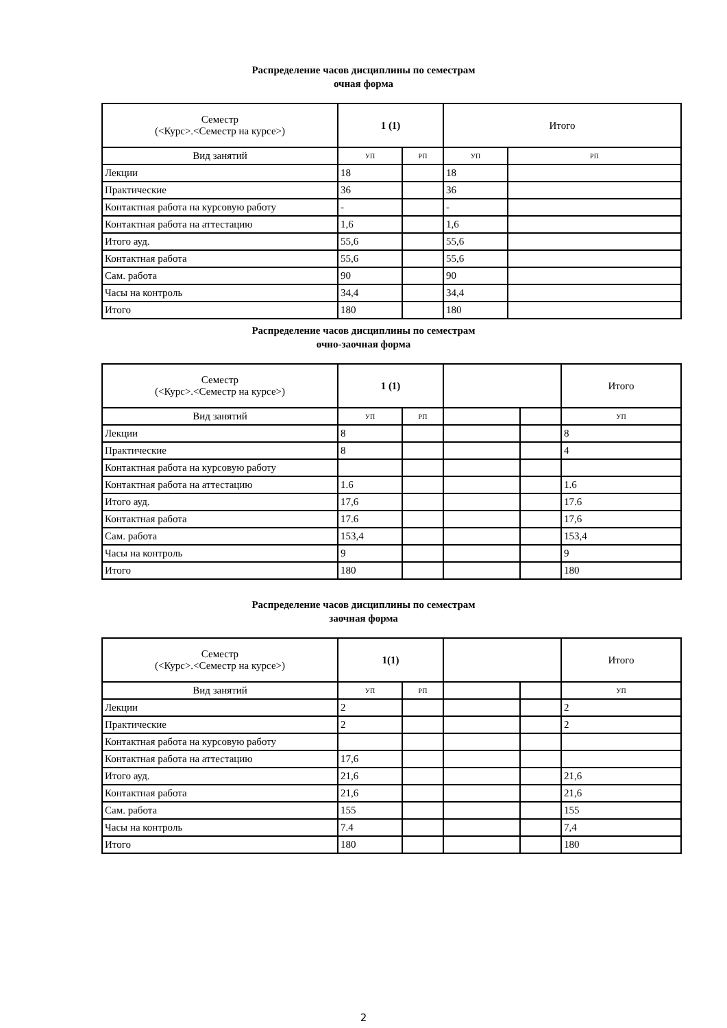Распределение часов дисциплины по семестрам
очная форма
| Семестр (<Курс>.<Семестр на курсе>) | 1 (1) | | Итого | |
| Вид занятий | УП | РП | УП | РП |
| Лекции | 18 | | 18 | |
| Практические | 36 | | 36 | |
| Контактная работа на курсовую работу | - | | - | |
| Контактная работа на аттестацию | 1,6 | | 1,6 | |
| Итого ауд. | 55,6 | | 55,6 | |
| Контактная работа | 55,6 | | 55,6 | |
| Сам. работа | 90 | | 90 | |
| Часы на контроль | 34,4 | | 34,4 | |
| Итого | 180 | | 180 | |
Распределение часов дисциплины по семестрам
очно-заочная форма
| Семестр (<Курс>.<Семестр на курсе>) | 1 (1) | | | | Итого |
| Вид занятий | УП | РП | | | УП |
| Лекции | 8 | | | | 8 |
| Практические | 8 | | | | 4 |
| Контактная работа на курсовую работу | | | | | |
| Контактная работа на аттестацию | 1.6 | | | | 1.6 |
| Итого ауд. | 17,6 | | | | 17.6 |
| Контактная работа | 17.6 | | | | 17,6 |
| Сам. работа | 153,4 | | | | 153,4 |
| Часы на контроль | 9 | | | | 9 |
| Итого | 180 | | | | 180 |
Распределение часов дисциплины по семестрам
заочная форма
| Семестр (<Курс>.<Семестр на курсе>) | 1(1) | | | | Итого |
| Вид занятий | УП | РП | | | УП |
| Лекции | 2 | | | | 2 |
| Практические | 2 | | | | 2 |
| Контактная работа на курсовую работу | | | | | |
| Контактная работа на аттестацию | 17,6 | | | | |
| Итого ауд. | 21,6 | | | | 21,6 |
| Контактная работа | 21,6 | | | | 21,6 |
| Сам. работа | 155 | | | | 155 |
| Часы на контроль | 7.4 | | | | 7,4 |
| Итого | 180 | | | | 180 |
2